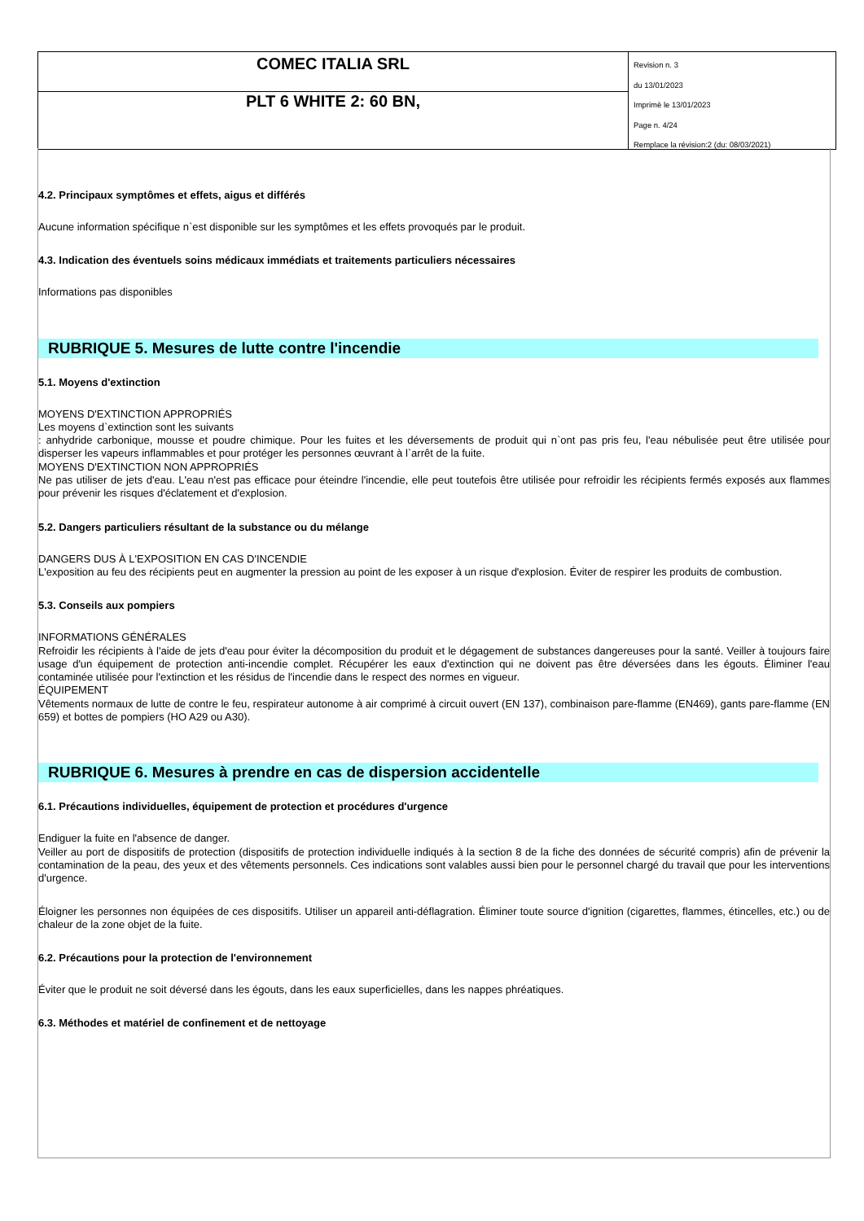COMEC ITALIA SRL
PLT 6 WHITE 2: 60 BN,
Revision n. 3
du 13/01/2023
Imprimè le 13/01/2023
Page n. 4/24
Remplace la révision:2 (du: 08/03/2021)
4.2. Principaux symptômes et effets, aigus et différés
Aucune information spécifique n`est disponible sur les symptômes et les effets provoqués par le produit.
4.3. Indication des éventuels soins médicaux immédiats et traitements particuliers nécessaires
Informations pas disponibles
RUBRIQUE 5. Mesures de lutte contre l'incendie
5.1. Moyens d'extinction
MOYENS D'EXTINCTION APPROPRIÉS
Les moyens d`extinction sont les suivants
: anhydride carbonique, mousse et poudre chimique. Pour les fuites et les déversements de produit qui n`ont pas pris feu, l'eau nébulisée peut être utilisée pour disperser les vapeurs inflammables et pour protéger les personnes œuvrant à l`arrêt de la fuite.
MOYENS D'EXTINCTION NON APPROPRIÉS
Ne pas utiliser de jets d'eau. L'eau n'est pas efficace pour éteindre l'incendie, elle peut toutefois être utilisée pour refroidir les récipients fermés exposés aux flammes pour prévenir les risques d'éclatement et d'explosion.
5.2. Dangers particuliers résultant de la substance ou du mélange
DANGERS DUS À L'EXPOSITION EN CAS D'INCENDIE
L'exposition au feu des récipients peut en augmenter la pression au point de les exposer à un risque d'explosion. Éviter de respirer les produits de combustion.
5.3. Conseils aux pompiers
INFORMATIONS GÉNÉRALES
Refroidir les récipients à l'aide de jets d'eau pour éviter la décomposition du produit et le dégagement de substances dangereuses pour la santé. Veiller à toujours faire usage d'un équipement de protection anti-incendie complet. Récupérer les eaux d'extinction qui ne doivent pas être déversées dans les égouts. Éliminer l'eau contaminée utilisée pour l'extinction et les résidus de l'incendie dans le respect des normes en vigueur.
ÉQUIPEMENT
Vêtements normaux de lutte de contre le feu, respirateur autonome à air comprimé à circuit ouvert (EN 137), combinaison pare-flamme (EN469), gants pare-flamme (EN 659) et bottes de pompiers (HO A29 ou A30).
RUBRIQUE 6. Mesures à prendre en cas de dispersion accidentelle
6.1. Précautions individuelles, équipement de protection et procédures d'urgence
Endiguer la fuite en l'absence de danger.
Veiller au port de dispositifs de protection (dispositifs de protection individuelle indiqués à la section 8 de la fiche des données de sécurité compris) afin de prévenir la contamination de la peau, des yeux et des vêtements personnels. Ces indications sont valables aussi bien pour le personnel chargé du travail que pour les interventions d'urgence.
Éloigner les personnes non équipées de ces dispositifs. Utiliser un appareil anti-déflagration. Éliminer toute source d'ignition (cigarettes, flammes, étincelles, etc.) ou de chaleur de la zone objet de la fuite.
6.2. Précautions pour la protection de l'environnement
Éviter que le produit ne soit déversé dans les égouts, dans les eaux superficielles, dans les nappes phréatiques.
6.3. Méthodes et matériel de confinement et de nettoyage